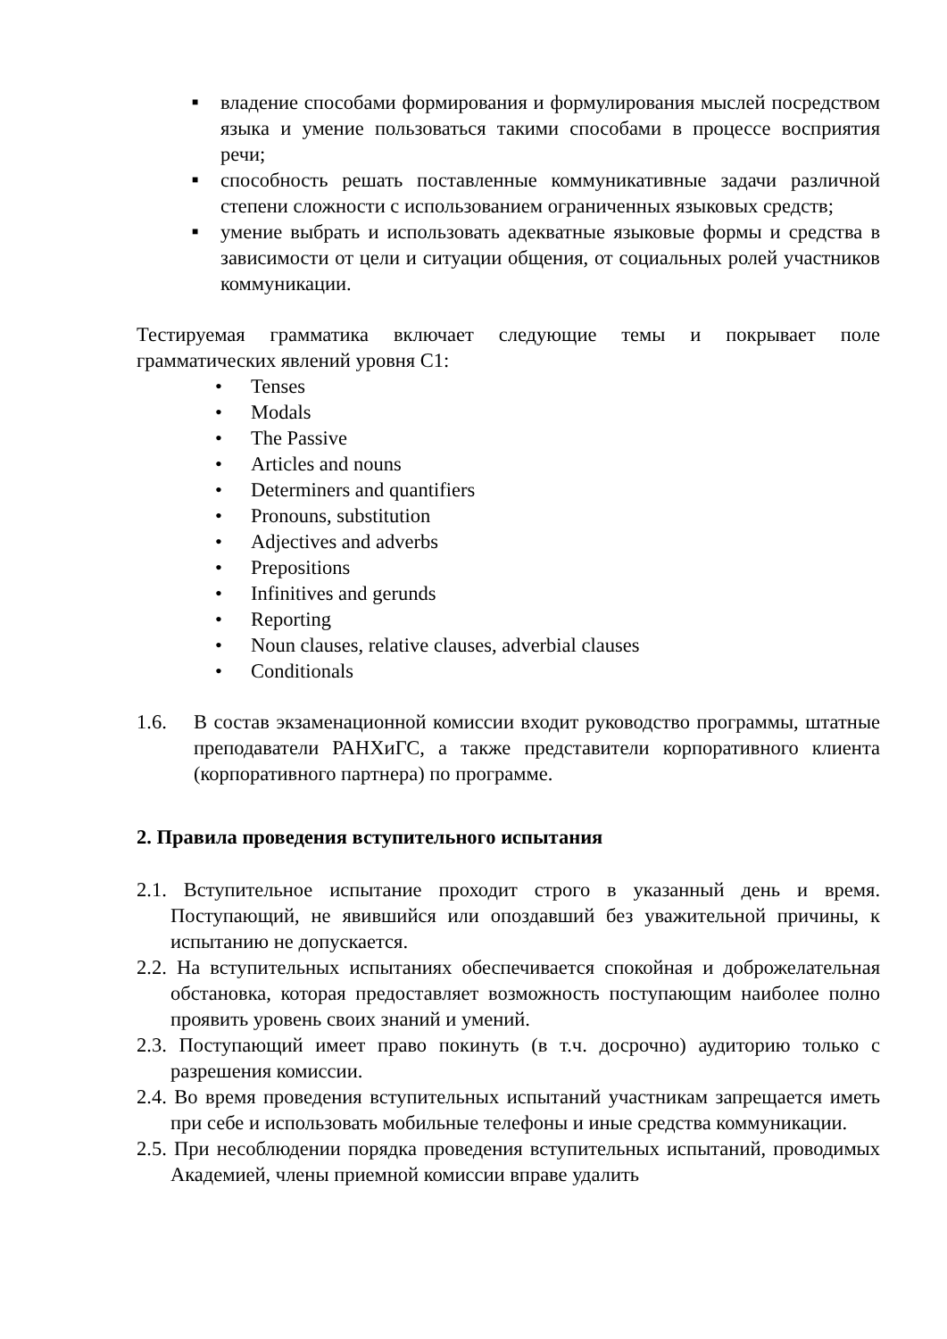■
владение способами формирования и формулирования мыслей посредством языка и умение пользоваться такими способами в процессе восприятия речи;
■
способность решать поставленные коммуникативные задачи различной степени сложности с использованием ограниченных языковых средств;
■
умение выбрать и использовать адекватные языковые формы и средства в зависимости от цели и ситуации общения, от социальных ролей участников коммуникации.
Тестируемая грамматика включает следующие темы и покрывает поле грамматических явлений уровня С1:
• Tenses
• Modals
• The Passive
• Articles and nouns
• Determiners and quantifiers
• Pronouns, substitution
• Adjectives and adverbs
• Prepositions
• Infinitives and gerunds
• Reporting
• Noun clauses, relative clauses, adverbial clauses
• Conditionals
1.6. В состав экзаменационной комиссии входит руководство программы, штатные преподаватели РАНХиГС, а также представители корпоративного клиента (корпоративного партнера) по программе.
2. Правила проведения вступительного испытания
2.1. Вступительное испытание проходит строго в указанный день и время. Поступающий, не явившийся или опоздавший без уважительной причины, к испытанию не допускается.
2.2. На вступительных испытаниях обеспечивается спокойная и доброжелательная обстановка, которая предоставляет возможность поступающим наиболее полно проявить уровень своих знаний и умений.
2.3. Поступающий имеет право покинуть (в т.ч. досрочно) аудиторию только с разрешения комиссии.
2.4. Во время проведения вступительных испытаний участникам запрещается иметь при себе и использовать мобильные телефоны и иные средства коммуникации.
2.5. При несоблюдении порядка проведения вступительных испытаний, проводимых Академией, члены приемной комиссии вправе удалить